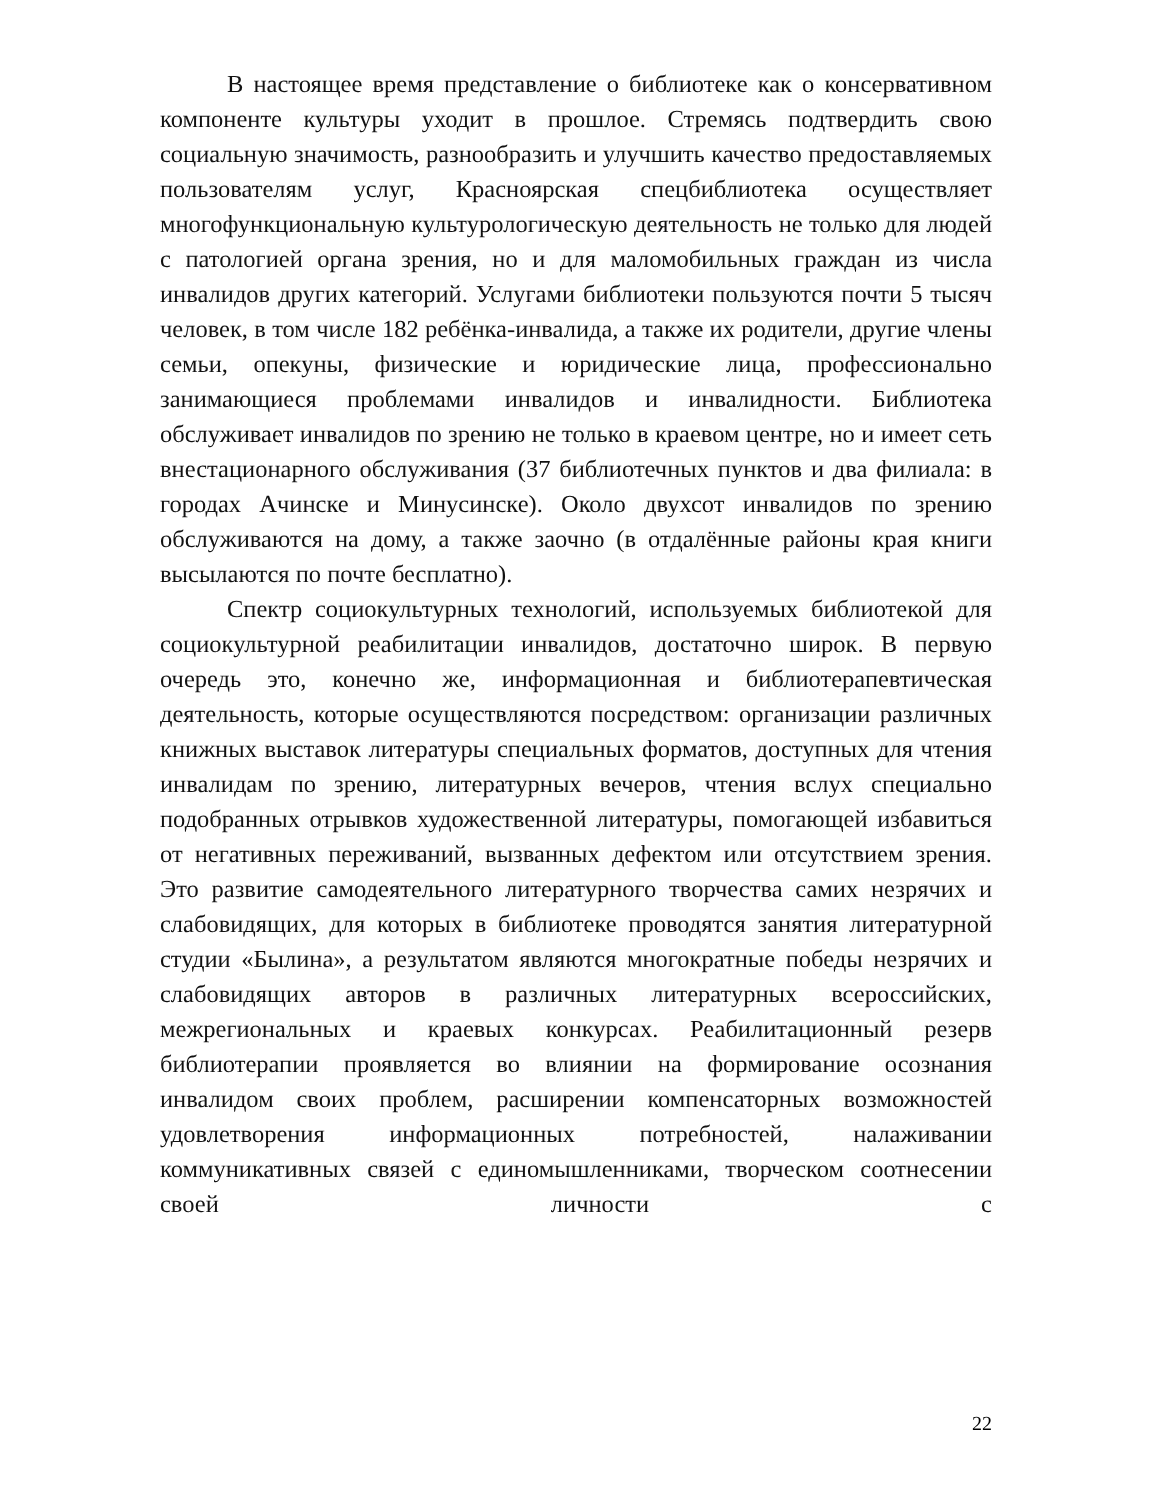В настоящее время представление о библиотеке как о консервативном компоненте культуры уходит в прошлое. Стремясь подтвердить свою социальную значимость, разнообразить и улучшить качество предоставляемых пользователям услуг, Красноярская спецбиблиотека осуществляет многофункциональную культурологическую деятельность не только для людей с патологией органа зрения, но и для маломобильных граждан из числа инвалидов других категорий. Услугами библиотеки пользуются почти 5 тысяч человек, в том числе 182 ребёнка-инвалида, а также их родители, другие члены семьи, опекуны, физические и юридические лица, профессионально занимающиеся проблемами инвалидов и инвалидности. Библиотека обслуживает инвалидов по зрению не только в краевом центре, но и имеет сеть внестационарного обслуживания (37 библиотечных пунктов и два филиала: в городах Ачинске и Минусинске). Около двухсот инвалидов по зрению обслуживаются на дому, а также заочно (в отдалённые районы края книги высылаются по почте бесплатно).
Спектр социокультурных технологий, используемых библиотекой для социокультурной реабилитации инвалидов, достаточно широк. В первую очередь это, конечно же, информационная и библиотерапевтическая деятельность, которые осуществляются посредством: организации различных книжных выставок литературы специальных форматов, доступных для чтения инвалидам по зрению, литературных вечеров, чтения вслух специально подобранных отрывков художественной литературы, помогающей избавиться от негативных переживаний, вызванных дефектом или отсутствием зрения. Это развитие самодеятельного литературного творчества самих незрячих и слабовидящих, для которых в библиотеке проводятся занятия литературной студии «Былина», а результатом являются многократные победы незрячих и слабовидящих авторов в различных литературных всероссийских, межрегиональных и краевых конкурсах. Реабилитационный резерв библиотерапии проявляется во влиянии на формирование осознания инвалидом своих проблем, расширении компенсаторных возможностей удовлетворения информационных потребностей, налаживании коммуникативных связей с единомышленниками, творческом соотнесении своей личности с
22